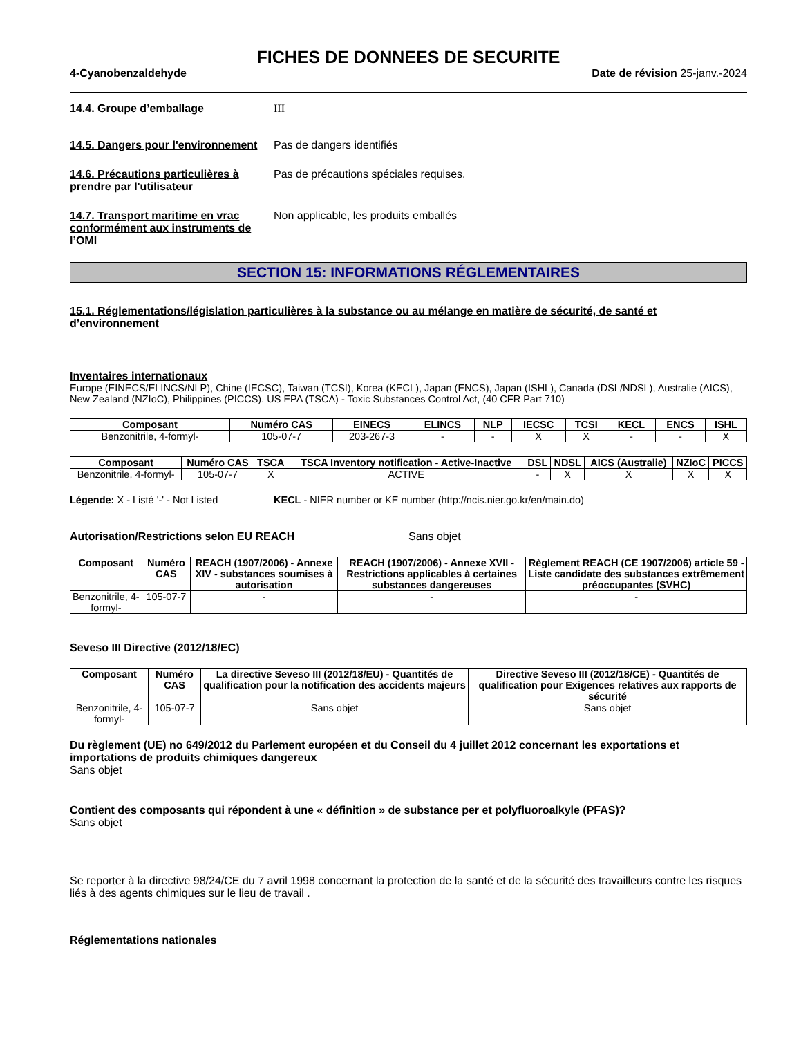FICHES DE DONNEES DE SECURITE
4-Cyanobenzaldehyde Date de révision 25-janv.-2024
14.4. Groupe d’emballage III
14.5. Dangers pour l'environnement
Pas de dangers identifiés
14.6. Précautions particulières à prendre par l'utilisateur
Pas de précautions spéciales requises.
14.7. Transport maritime en vrac conformément aux instruments de l’OMI
Non applicable, les produits emballés
SECTION 15: INFORMATIONS RÉGLEMENTAIRES
15.1. Réglementations/législation particulières à la substance ou au mélange en matière de sécurité, de santé et d’environnement
Inventaires internationaux
Europe (EINECS/ELINCS/NLP), Chine (IECSC), Taiwan (TCSI), Korea (KECL), Japan (ENCS), Japan (ISHL), Canada (DSL/NDSL), Australie (AICS), New Zealand (NZIoC), Philippines (PICCS). US EPA (TSCA) - Toxic Substances Control Act, (40 CFR Part 710)
| Composant | Numéro CAS | EINECS | ELINCS | NLP | IECSC | TCSI | KECL | ENCS | ISHL |
| --- | --- | --- | --- | --- | --- | --- | --- | --- | --- |
| Benzonitrile, 4-formyl- | 105-07-7 | 203-267-3 | - | - | X | X | - | - | X |
| Composant | Numéro CAS | TSCA | TSCA Inventory notification - Active-Inactive | DSL | NDSL | AICS (Australie) | NZIoC | PICCS |
| --- | --- | --- | --- | --- | --- | --- | --- | --- |
| Benzonitrile, 4-formyl- | 105-07-7 | X | ACTIVE | - | X | X | X | X |
Légende: X - Listé '-' - Not Listed
KECL - NIER number or KE number (http://ncis.nier.go.kr/en/main.do)
Autorisation/Restrictions selon EU REACH Sans objet
| Composant | Numéro CAS | REACH (1907/2006) - Annexe XIV - substances soumises à autorisation | REACH (1907/2006) - Annexe XVII - Restrictions applicables à certaines substances dangereuses | Règlement REACH (CE 1907/2006) article 59 - Liste candidate des substances extrêmement préoccupantes (SVHC) |
| --- | --- | --- | --- | --- |
| Benzonitrile, 4-formyl- | 105-07-7 | - | - | - |
Seveso III Directive (2012/18/EC)
| Composant | Numéro CAS | La directive Seveso III (2012/18/EU) - Quantités de qualification pour la notification des accidents majeurs | Directive Seveso III (2012/18/CE) - Quantités de qualification pour Exigences relatives aux rapports de sécurité |
| --- | --- | --- | --- |
| Benzonitrile, 4-formyl- | 105-07-7 | Sans objet | Sans objet |
Du règlement (UE) no 649/2012 du Parlement européen et du Conseil du 4 juillet 2012 concernant les exportations et importations de produits chimiques dangereux
Sans objet
Contient des composants qui répondent à une « définition » de substance per et polyfluoroalkyle (PFAS)?
Sans objet
Se reporter à la directive 98/24/CE du 7 avril 1998 concernant la protection de la santé et de la sécurité des travailleurs contre les risques liés à des agents chimiques sur le lieu de travail .
Réglementations nationales